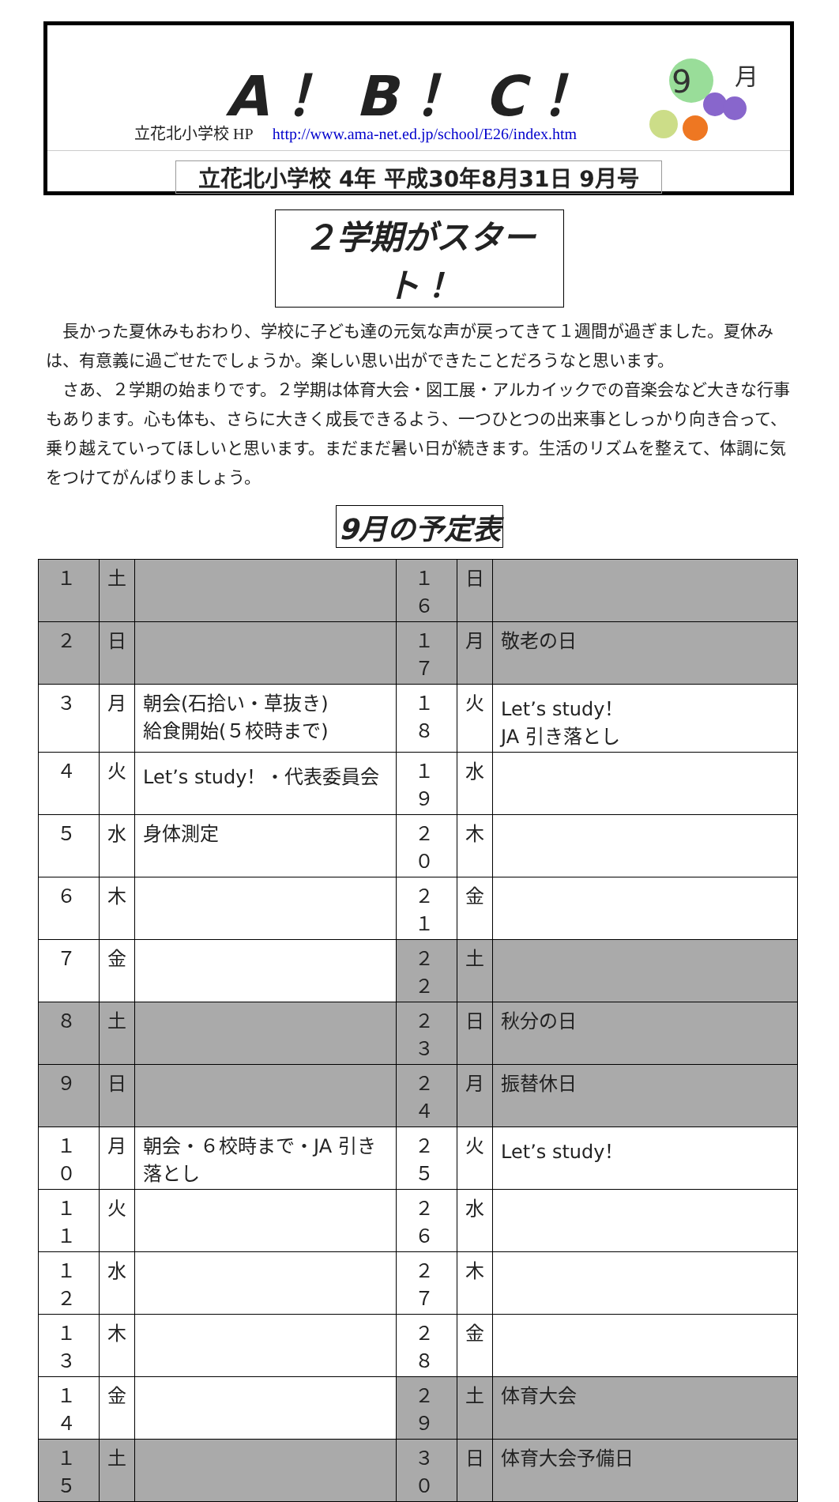A！B！C！
9
月
立花北小学校 HP http://www.ama-net.ed.jp/school/E26/index.htm
立花北小学校 4年 平成30年8月31日 9月号
２学期がスタート！
長かった夏休みもおわり、学校に子ども達の元気な声が戻ってきて１週間が過ぎました。夏休みは、有意義に過ごせたでしょうか。楽しい思い出ができたことだろうなと思います。
さあ、２学期の始まりです。２学期は体育大会・図工展・アルカイックでの音楽会など大きな行事もあります。心も体も、さらに大きく成長できるよう、一つひとつの出来事としっかり向き合って、乗り越えていってほしいと思います。まだまだ暑い日が続きます。生活のリズムを整えて、体調に気をつけてがんばりましょう。
9月の予定表
| １ | 土 | | １６ | 日 | |
| ２ | 日 | | １７ | 月 | 敬老の日 |
| ３ | 月 | 朝会(石拾い・草抜き) 給食開始(５校時まで) | １８ | 火 | Let’s study！ JA 引き落とし |
| ４ | 火 | Let’s study！・代表委員会 | １９ | 水 | |
| ５ | 水 | 身体測定 | ２０ | 木 | |
| ６ | 木 | | ２１ | 金 | |
| ７ | 金 | | ２２ | 土 | |
| ８ | 土 | | ２３ | 日 | 秋分の日 |
| ９ | 日 | | ２４ | 月 | 振替休日 |
| １０ | 月 | 朝会・６校時まで・JA 引き落とし | ２５ | 火 | Let’s study！ |
| １１ | 火 | | ２６ | 水 | |
| １２ | 水 | | ２７ | 木 | |
| １３ | 木 | | ２８ | 金 | |
| １４ | 金 | | ２９ | 土 | 体育大会 |
| １５ | 土 | | ３０ | 日 | 体育大会予備日 |